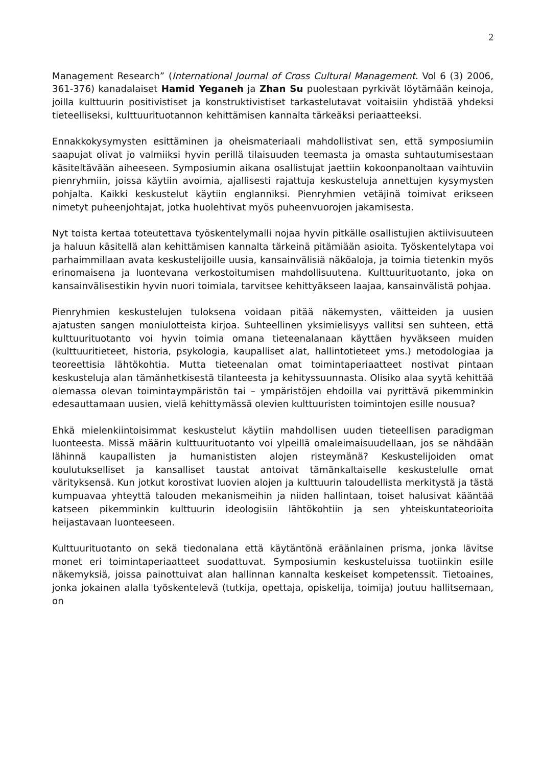2
Management Research” (International Journal of Cross Cultural Management. Vol 6 (3) 2006, 361-376) kanadalaiset Hamid Yeganeh ja Zhan Su puolestaan pyrkivät löytämään keinoja, joilla kulttuurin positivistiset ja konstruktivistiset tarkastelutavat voitaisiin yhdistää yhdeksi tieteelliseksi, kulttuurituotannon kehittämisen kannalta tärkeäksi periaatteeksi.
Ennakkokysymysten esittäminen ja oheismateriaali mahdollistivat sen, että symposiumiin saapujat olivat jo valmiiksi hyvin perillä tilaisuuden teemasta ja omasta suhtautumisestaan käsiteltävään aiheeseen. Symposiumin aikana osallistujat jaettiin kokoonpanoltaan vaihtuviin pienryhmiin, joissa käytiin avoimia, ajallisesti rajattuja keskusteluja annettujen kysymysten pohjalta. Kaikki keskustelut käytiin englanniksi. Pienryhmien vetäjinä toimivat erikseen nimetyt puheenjohtajat, jotka huolehtivat myös puheenvuorojen jakamisesta.
Nyt toista kertaa toteutettava työskentelymalli nojaa hyvin pitkälle osallistujien aktiivisuuteen ja haluun käsitellä alan kehittämisen kannalta tärkeinä pitämiään asioita. Työskentelytapa voi parhaimmillaan avata keskustelijoille uusia, kansainvälisiä näköaloja, ja toimia tietenkin myös erinomaisena ja luontevana verkostoitumisen mahdollisuutena. Kulttuurituotanto, joka on kansainvälisestikin hyvin nuori toimiala, tarvitsee kehittyäkseen laajaa, kansainvälistä pohjaa.
Pienryhmien keskustelujen tuloksena voidaan pitää näkemysten, väitteiden ja uusien ajatusten sangen moniulotteista kirjoa. Suhteellinen yksimielisyys vallitsi sen suhteen, että kulttuurituotanto voi hyvin toimia omana tieteenalanaan käyttäen hyväkseen muiden (kulttuuritieteet, historia, psykologia, kaupalliset alat, hallintotieteet yms.) metodologiaa ja teoreettisia lähtökohtia. Mutta tieteenalan omat toimintaperiaatteet nostivat pintaan keskusteluja alan tämänhetkisestä tilanteesta ja kehityssuunnasta. Olisiko alaa syytä kehittää olemassa olevan toimintaympäristön tai – ympäristöjen ehdoilla vai pyrittävä pikemminkin edesauttamaan uusien, vielä kehittymässä olevien kulttuuristen toimintojen esille nousua?
Ehkä mielenkiintoisimmat keskustelut käytiin mahdollisen uuden tieteellisen paradigman luonteesta. Missä määrin kulttuurituotanto voi ylpeillä omaleimaisuudellaan, jos se nähdään lähinnä kaupallisten ja humanististen alojen risteymänä? Keskustelijoiden omat koulutukselliset ja kansalliset taustat antoivat tämänkaltaiselle keskustelulle omat värityksensä. Kun jotkut korostivat luovien alojen ja kulttuurin taloudellista merkitystä ja tästä kumpuavaa yhteyttä talouden mekanismeihin ja niiden hallintaan, toiset halusivat kääntää katseen pikemminkin kulttuurin ideologisiin lähtökohtiin ja sen yhteiskuntateorioita heijastavaan luonteeseen.
Kulttuurituotanto on sekä tiedonalana että käytäntönä eräänlainen prisma, jonka lävitse monet eri toimintaperiaatteet suodattuvat. Symposiumin keskusteluissa tuotiinkin esille näkemyksiä, joissa painottuivat alan hallinnan kannalta keskeiset kompetenssit. Tietoaines, jonka jokainen alalla työskentelevä (tutkija, opettaja, opiskelija, toimija) joutuu hallitsemaan, on